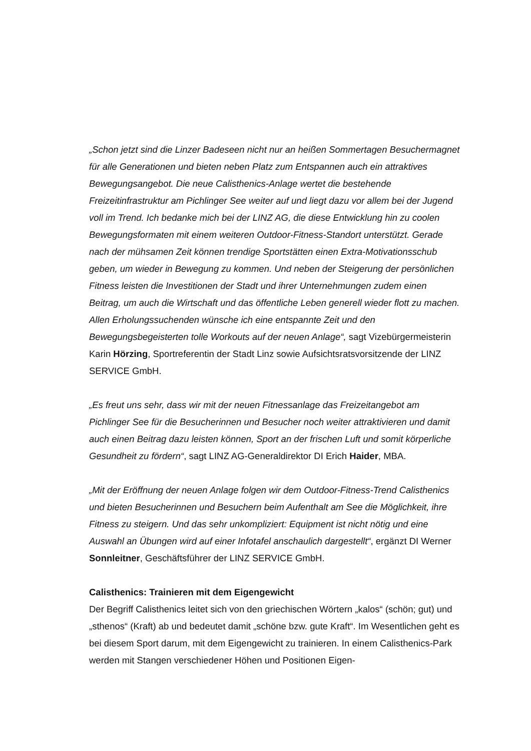„Schon jetzt sind die Linzer Badeseen nicht nur an heißen Sommertagen Besucher­magnet für alle Generationen und bieten neben Platz zum Entspannen auch ein at­traktives Bewegungsangebot. Die neue Calisthenics-Anlage wertet die bestehende Freizeitinfrastruktur am Pichlinger See weiter auf und liegt dazu vor allem bei der Jugend voll im Trend. Ich bedanke mich bei der LINZ AG, die diese Entwicklung hin zu coolen Bewegungsformaten mit einem weiteren Outdoor-Fitness-Standort unter­stützt. Gerade nach der mühsamen Zeit können trendige Sportstätten einen Extra-Motivationsschub geben, um wieder in Bewegung zu kommen. Und neben der Stei­gerung der persönlichen Fitness leisten die Investitionen der Stadt und ihrer Unter­nehmungen zudem einen Beitrag, um auch die Wirtschaft und das öffentliche Leben generell wieder flott zu machen. Allen Erholungssuchenden wünsche ich eine ent­spannte Zeit und den Bewegungsbegeisterten tolle Workouts auf der neuen An­lage“, sagt Vizebürgermeisterin Karin Hörzing, Sportreferentin der Stadt Linz sowie Aufsichtsratsvorsitzende der LINZ SERVICE GmbH.
„Es freut uns sehr, dass wir mit der neuen Fitnessanlage das Freizeitangebot am Pichlinger See für die Besucherinnen und Besucher noch weiter attraktivieren und damit auch einen Beitrag dazu leisten können, Sport an der frischen Luft und somit körperliche Gesundheit zu fördern“, sagt LINZ AG-Generaldirektor DI Erich Haider, MBA.
„Mit der Eröffnung der neuen Anlage folgen wir dem Outdoor-Fitness-Trend Ca­listhenics und bieten Besucherinnen und Besuchern beim Aufenthalt am See die Möglichkeit, ihre Fitness zu steigern. Und das sehr unkompliziert: Equipment ist nicht nötig und eine Auswahl an Übungen wird auf einer Infotafel anschaulich darge­stellt“, ergänzt DI Werner Sonnleitner, Geschäftsführer der LINZ SERVICE GmbH.
Calisthenics: Trainieren mit dem Eigengewicht
Der Begriff Calisthenics leitet sich von den griechischen Wörtern „kalos“ (schön; gut) und „sthenos“ (Kraft) ab und bedeutet damit „schöne bzw. gute Kraft“. Im Wesentli­chen geht es bei diesem Sport darum, mit dem Eigengewicht zu trainieren. In einem Calisthenics-Park werden mit Stangen verschiedener Höhen und Positionen Eigen-